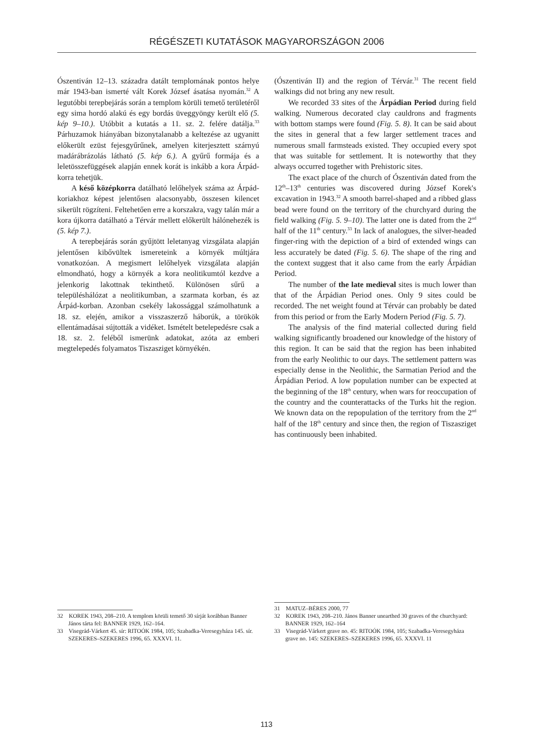RÉGÉSZETI KUTATÁSOK MAGYARORSZÁGON 2006
Ószentiván 12–13. századra datált templomának pontos helye már 1943-ban ismerté vált Korek József ásatása nyomán.<sup>32</sup> A legutóbbi terepbejárás során a templom körüli temető területéről egy sima hordó alakú és egy bordás üveggyöngy került elő (5. kép 9–10.). Utóbbit a kutatás a 11. sz. 2. felére datálja.<sup>33</sup> Párhuzamok hiányában bizonytalanabb a keltezése az ugyanitt előkerült ezüst fejesgyűrűnek, amelyen kiterjesztett szárnyú madárábrázolás látható (5. kép 6.). A gyűrű formája és a leletösszefüggések alapján ennek korát is inkább a kora Árpád-korra tehetjük.
A késő középkorra datálható lelőhelyek száma az Árpád-koriakhoz képest jelentősen alacsonyabb, összesen kilencet sikerült rögzíteni. Feltehetően erre a korszakra, vagy talán már a kora újkorra datálható a Térvár mellett előkerült hálónehezék is (5. kép 7.).
A terepbejárás során gyűjtött leletanyag vizsgálata alapján jelentősen kibővültek ismereteink a környék múltjára vonatkozóan. A megismert lelőhelyek vizsgálata alapján elmondható, hogy a környék a kora neolitikumtól kezdve a jelenkorig lakottnak tekinthető. Különösen sűrű a településhálózat a neolitikumban, a szarmata korban, és az Árpád-korban. Azonban csekély lakossággal számolhatunk a 18. sz. elején, amikor a visszaszerző háborúk, a törökök ellentámadásai sújtották a vidéket. Ismételt betelepedésre csak a 18. sz. 2. feléből ismerünk adatokat, azóta az emberi megtelepedés folyamatos Tiszasziget környékén.
(Ószentiván II) and the region of Térvár.<sup>31</sup> The recent field walkings did not bring any new result.
We recorded 33 sites of the Árpádian Period during field walking. Numerous decorated clay cauldrons and fragments with bottom stamps were found (Fig. 5. 8). It can be said about the sites in general that a few larger settlement traces and numerous small farmsteads existed. They occupied every spot that was suitable for settlement. It is noteworthy that they always occurred together with Prehistoric sites.
The exact place of the church of Ószentiván dated from the 12<sup>th</sup>–13<sup>th</sup> centuries was discovered during József Korek's excavation in 1943.<sup>32</sup> A smooth barrel-shaped and a ribbed glass bead were found on the territory of the churchyard during the field walking (Fig. 5. 9–10). The latter one is dated from the 2<sup>nd</sup> half of the 11<sup>th</sup> century.<sup>33</sup> In lack of analogues, the silver-headed finger-ring with the depiction of a bird of extended wings can less accurately be dated (Fig. 5. 6). The shape of the ring and the context suggest that it also came from the early Árpádian Period.
The number of the late medieval sites is much lower than that of the Árpádian Period ones. Only 9 sites could be recorded. The net weight found at Térvár can probably be dated from this period or from the Early Modern Period (Fig. 5. 7).
The analysis of the find material collected during field walking significantly broadened our knowledge of the history of this region. It can be said that the region has been inhabited from the early Neolithic to our days. The settlement pattern was especially dense in the Neolithic, the Sarmatian Period and the Árpádian Period. A low population number can be expected at the beginning of the 18<sup>th</sup> century, when wars for reoccupation of the country and the counterattacks of the Turks hit the region. We known data on the repopulation of the territory from the 2<sup>nd</sup> half of the 18<sup>th</sup> century and since then, the region of Tiszasziget has continuously been inhabited.
32 KOREK 1943, 208–210. A templom körüli temető 30 sírját korábban Banner János tárta fel: BANNER 1929, 162–164.
33 Visegrád-Várkert 45. sír: RITOÓK 1984, 105; Szabadka-Veresegyháza 145. sír. SZEKERES–SZEKERES 1996, 65. XXXVI. 11.
31 MATUZ–BÉRES 2000, 77
32 KOREK 1943, 208–210. János Banner unearthed 30 graves of the churchyard: BANNER 1929, 162–164
33 Visegrád-Várkert grave no. 45: RITOÓK 1984, 105; Szabadka-Veresegyháza grave no. 145: SZEKERES–SZEKERES 1996, 65. XXXVI. 11
113